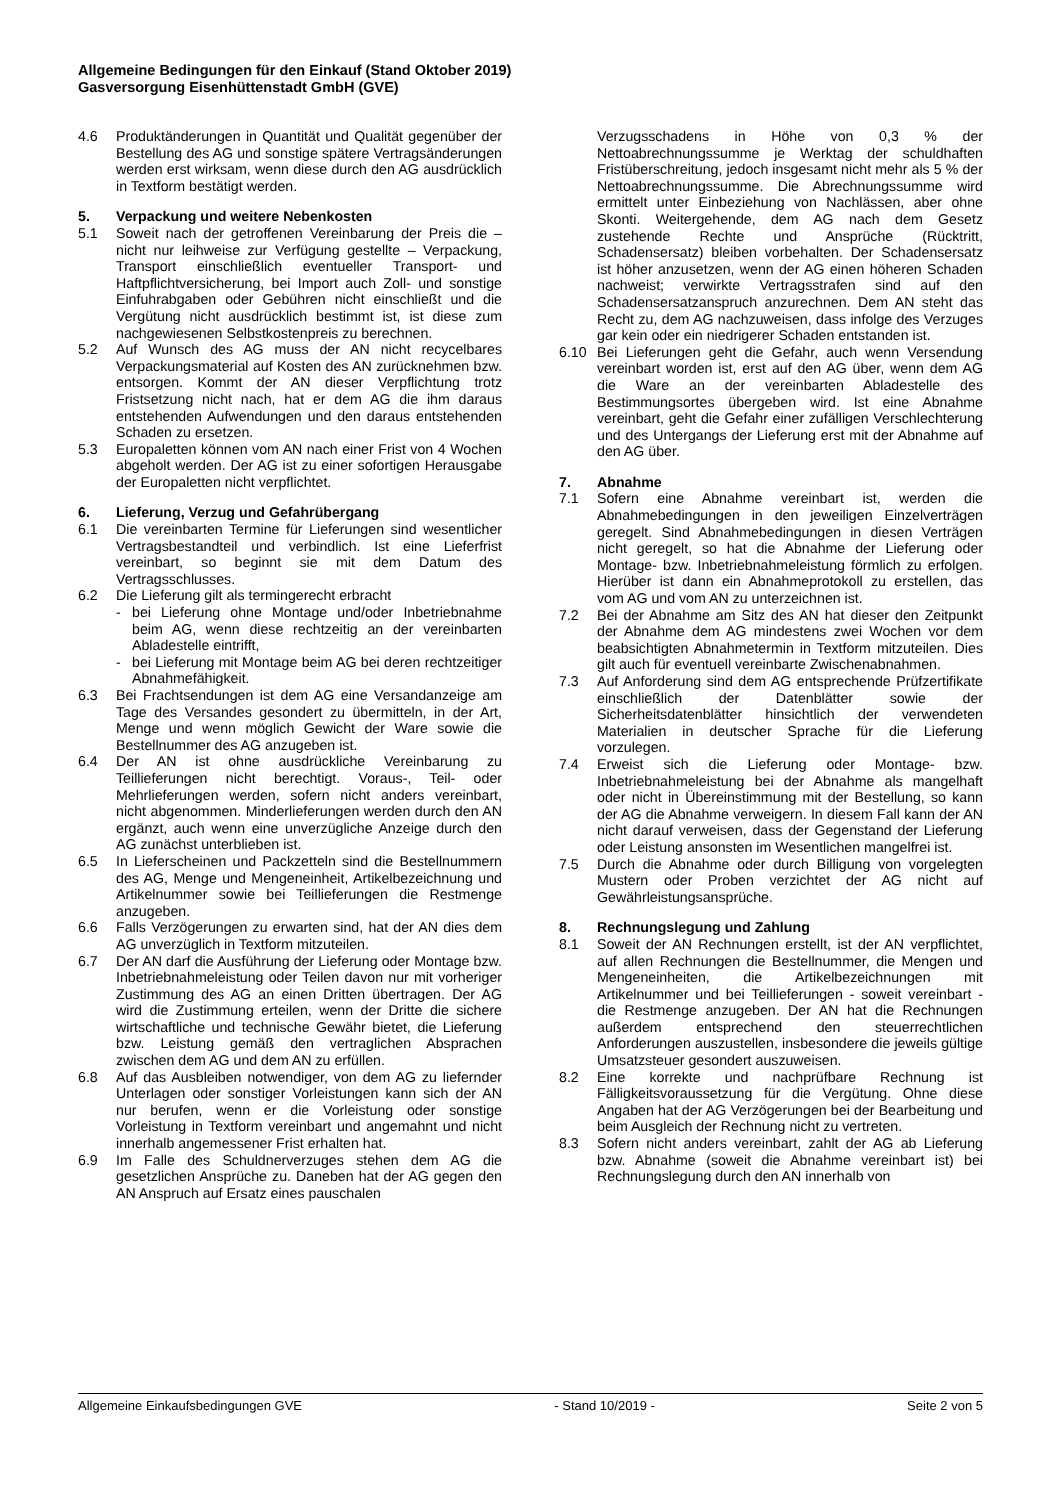Allgemeine Bedingungen für den Einkauf (Stand Oktober 2019)
Gasversorgung Eisenhüttenstadt GmbH (GVE)
4.6 Produktänderungen in Quantität und Qualität gegenüber der Bestellung des AG und sonstige spätere Vertragsänderungen werden erst wirksam, wenn diese durch den AG ausdrücklich in Textform bestätigt werden.
5. Verpackung und weitere Nebenkosten
5.1 Soweit nach der getroffenen Vereinbarung der Preis die – nicht nur leihweise zur Verfügung gestellte – Verpackung, Transport einschließlich eventueller Transport- und Haftpflichtversicherung, bei Import auch Zoll- und sonstige Einfuhrabgaben oder Gebühren nicht einschließt und die Vergütung nicht ausdrücklich bestimmt ist, ist diese zum nachgewiesenen Selbstkostenpreis zu berechnen.
5.2 Auf Wunsch des AG muss der AN nicht recycelbares Verpackungsmaterial auf Kosten des AN zurücknehmen bzw. entsorgen. Kommt der AN dieser Verpflichtung trotz Fristsetzung nicht nach, hat er dem AG die ihm daraus entstehenden Aufwendungen und den daraus entstehenden Schaden zu ersetzen.
5.3 Europaletten können vom AN nach einer Frist von 4 Wochen abgeholt werden. Der AG ist zu einer sofortigen Herausgabe der Europaletten nicht verpflichtet.
6. Lieferung, Verzug und Gefahrübergang
6.1 Die vereinbarten Termine für Lieferungen sind wesentlicher Vertragsbestandteil und verbindlich. Ist eine Lieferfrist vereinbart, so beginnt sie mit dem Datum des Vertragsschlusses.
6.2 Die Lieferung gilt als termingerecht erbracht
- bei Lieferung ohne Montage und/oder Inbetriebnahme beim AG, wenn diese rechtzeitig an der vereinbarten Abladestelle eintrifft,
- bei Lieferung mit Montage beim AG bei deren rechtzeitiger Abnahmefähigkeit.
6.3 Bei Frachtsendungen ist dem AG eine Versandanzeige am Tage des Versandes gesondert zu übermitteln, in der Art, Menge und wenn möglich Gewicht der Ware sowie die Bestellnummer des AG anzugeben ist.
6.4 Der AN ist ohne ausdrückliche Vereinbarung zu Teillieferungen nicht berechtigt. Voraus-, Teil- oder Mehrlieferungen werden, sofern nicht anders vereinbart, nicht abgenommen. Minderlieferungen werden durch den AN ergänzt, auch wenn eine unverzügliche Anzeige durch den AG zunächst unterblieben ist.
6.5 In Lieferscheinen und Packzetteln sind die Bestellnummern des AG, Menge und Mengeneinheit, Artikelbezeichnung und Artikelnummer sowie bei Teillieferungen die Restmenge anzugeben.
6.6 Falls Verzögerungen zu erwarten sind, hat der AN dies dem AG unverzüglich in Textform mitzuteilen.
6.7 Der AN darf die Ausführung der Lieferung oder Montage bzw. Inbetriebnahmeleistung oder Teilen davon nur mit vorheriger Zustimmung des AG an einen Dritten übertragen. Der AG wird die Zustimmung erteilen, wenn der Dritte die sichere wirtschaftliche und technische Gewähr bietet, die Lieferung bzw. Leistung gemäß den vertraglichen Absprachen zwischen dem AG und dem AN zu erfüllen.
6.8 Auf das Ausbleiben notwendiger, von dem AG zu liefernder Unterlagen oder sonstiger Vorleistungen kann sich der AN nur berufen, wenn er die Vorleistung oder sonstige Vorleistung in Textform vereinbart und angemahnt und nicht innerhalb angemessener Frist erhalten hat.
6.9 Im Falle des Schuldnerverzuges stehen dem AG die gesetzlichen Ansprüche zu. Daneben hat der AG gegen den AN Anspruch auf Ersatz eines pauschalen
Verzugsschadens in Höhe von 0,3 % der Nettoabrechnungssumme je Werktag der schuldhaften Fristüberschreitung, jedoch insgesamt nicht mehr als 5 % der Nettoabrechnungssumme. Die Abrechnungssumme wird ermittelt unter Einbeziehung von Nachlässen, aber ohne Skonti. Weitergehende, dem AG nach dem Gesetz zustehende Rechte und Ansprüche (Rücktritt, Schadensersatz) bleiben vorbehalten. Der Schadensersatz ist höher anzusetzen, wenn der AG einen höheren Schaden nachweist; verwirkte Vertragsstrafen sind auf den Schadensersatzanspruch anzurechnen. Dem AN steht das Recht zu, dem AG nachzuweisen, dass infolge des Verzuges gar kein oder ein niedrigerer Schaden entstanden ist.
6.10 Bei Lieferungen geht die Gefahr, auch wenn Versendung vereinbart worden ist, erst auf den AG über, wenn dem AG die Ware an der vereinbarten Abladestelle des Bestimmungsortes übergeben wird. Ist eine Abnahme vereinbart, geht die Gefahr einer zufälligen Verschlechterung und des Untergangs der Lieferung erst mit der Abnahme auf den AG über.
7. Abnahme
7.1 Sofern eine Abnahme vereinbart ist, werden die Abnahmebedingungen in den jeweiligen Einzelverträgen geregelt. Sind Abnahmebedingungen in diesen Verträgen nicht geregelt, so hat die Abnahme der Lieferung oder Montage- bzw. Inbetriebnahmeleistung förmlich zu erfolgen. Hierüber ist dann ein Abnahmeprotokoll zu erstellen, das vom AG und vom AN zu unterzeichnen ist.
7.2 Bei der Abnahme am Sitz des AN hat dieser den Zeitpunkt der Abnahme dem AG mindestens zwei Wochen vor dem beabsichtigten Abnahmetermin in Textform mitzuteilen. Dies gilt auch für eventuell vereinbarte Zwischenabnahmen.
7.3 Auf Anforderung sind dem AG entsprechende Prüfzertifikate einschließlich der Datenblätter sowie der Sicherheitsdatenblätter hinsichtlich der verwendeten Materialien in deutscher Sprache für die Lieferung vorzulegen.
7.4 Erweist sich die Lieferung oder Montage- bzw. Inbetriebnahmeleistung bei der Abnahme als mangelhaft oder nicht in Übereinstimmung mit der Bestellung, so kann der AG die Abnahme verweigern. In diesem Fall kann der AN nicht darauf verweisen, dass der Gegenstand der Lieferung oder Leistung ansonsten im Wesentlichen mangelfrei ist.
7.5 Durch die Abnahme oder durch Billigung von vorgelegten Mustern oder Proben verzichtet der AG nicht auf Gewährleistungsansprüche.
8. Rechnungslegung und Zahlung
8.1 Soweit der AN Rechnungen erstellt, ist der AN verpflichtet, auf allen Rechnungen die Bestellnummer, die Mengen und Mengeneinheiten, die Artikelbezeichnungen mit Artikelnummer und bei Teillieferungen - soweit vereinbart - die Restmenge anzugeben. Der AN hat die Rechnungen außerdem entsprechend den steuerrechtlichen Anforderungen auszustellen, insbesondere die jeweils gültige Umsatzsteuer gesondert auszuweisen.
8.2 Eine korrekte und nachprüfbare Rechnung ist Fälligkeitsvoraussetzung für die Vergütung. Ohne diese Angaben hat der AG Verzögerungen bei der Bearbeitung und beim Ausgleich der Rechnung nicht zu vertreten.
8.3 Sofern nicht anders vereinbart, zahlt der AG ab Lieferung bzw. Abnahme (soweit die Abnahme vereinbart ist) bei Rechnungslegung durch den AN innerhalb von
Allgemeine Einkaufsbedingungen GVE - Stand 10/2019 - Seite 2 von 5